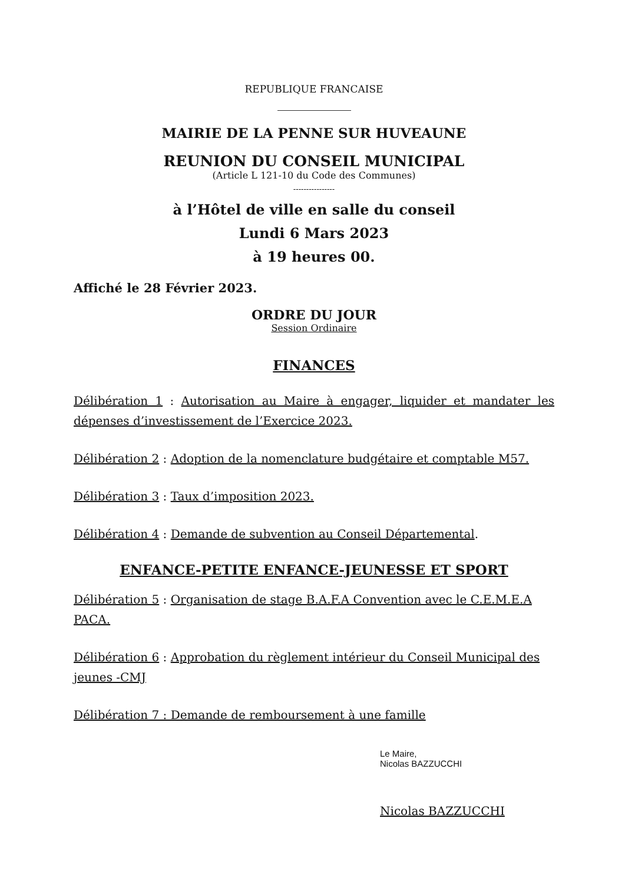REPUBLIQUE FRANCAISE
MAIRIE DE LA PENNE SUR HUVEAUNE
REUNION DU CONSEIL MUNICIPAL
(Article L 121-10 du Code des Communes)
----------------
à l’Hôtel de ville en salle du conseil
Lundi 6 Mars 2023
à 19 heures 00.
Affiché le 28 Février 2023.
ORDRE DU JOUR
Session Ordinaire
FINANCES
Délibération 1 : Autorisation au Maire à engager, liquider et mandater les dépenses d’investissement de l’Exercice 2023.
Délibération 2 : Adoption de la nomenclature budgétaire et comptable M57.
Délibération 3 : Taux d’imposition 2023.
Délibération 4 : Demande de subvention au Conseil Départemental.
ENFANCE-PETITE ENFANCE-JEUNESSE ET SPORT
Délibération 5 : Organisation de stage B.A.F.A Convention avec le C.E.M.E.A PACA.
Délibération 6 : Approbation du règlement intérieur du Conseil Municipal des jeunes -CMJ
Délibération 7 : Demande de remboursement à une famille
Le Maire,
Nicolas BAZZUCCHI
Nicolas BAZZUCCHI